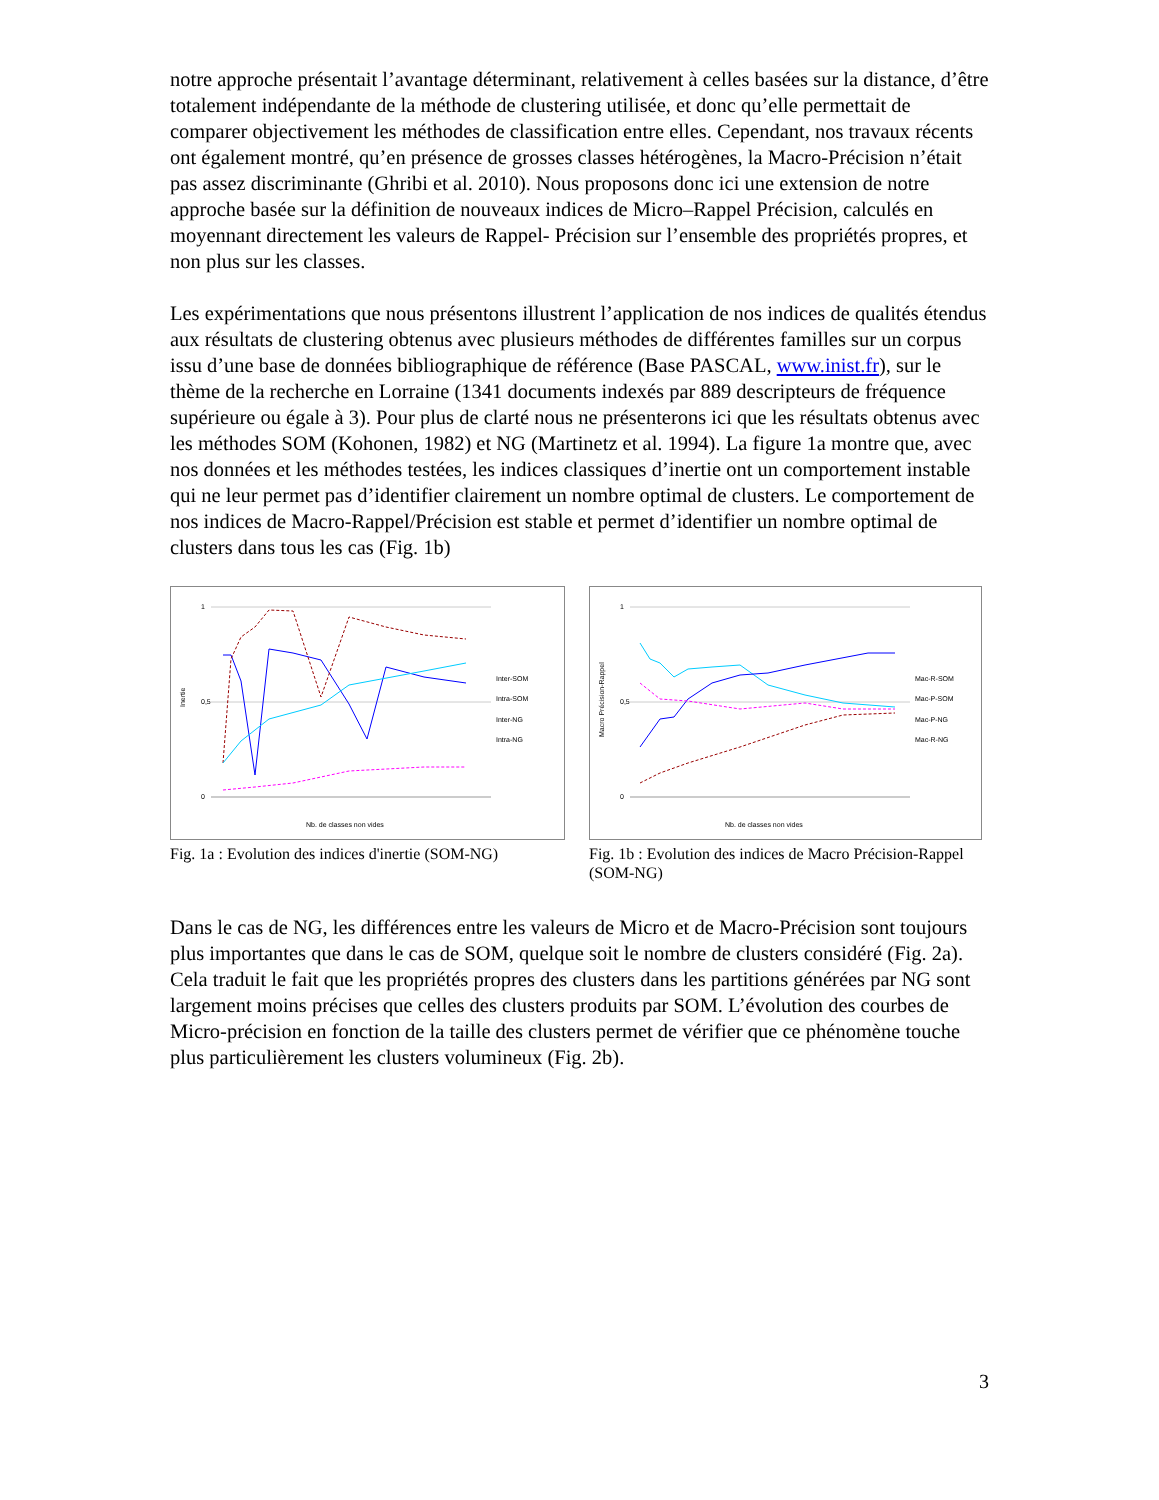notre approche présentait l’avantage déterminant, relativement à celles basées sur la distance, d’être totalement indépendante de la méthode de clustering utilisée, et donc qu’elle permettait de comparer objectivement les méthodes de classification entre elles. Cependant, nos travaux récents ont également montré, qu’en présence de grosses classes hétérogènes, la Macro-Précision n’était pas assez discriminante (Ghribi et al. 2010). Nous proposons donc ici une extension de notre approche basée sur la définition de nouveaux indices de Micro–Rappel Précision, calculés en moyennant directement les valeurs de Rappel- Précision sur l’ensemble des propriétés propres, et non plus sur les classes.
Les expérimentations que nous présentons illustrent l’application de nos indices de qualités étendus aux résultats de clustering obtenus avec plusieurs méthodes de différentes familles sur un corpus issu d’une base de données bibliographique de référence (Base PASCAL, www.inist.fr), sur le thème de la recherche en Lorraine (1341 documents indexés par 889 descripteurs de fréquence supérieure ou égale à 3). Pour plus de clarté nous ne présenterons ici que les résultats obtenus avec les méthodes SOM (Kohonen, 1982) et NG (Martinetz et al. 1994). La figure 1a montre que, avec nos données et les méthodes testées, les indices classiques d’inertie ont un comportement instable qui ne leur permet pas d’identifier clairement un nombre optimal de clusters. Le comportement de nos indices de Macro-Rappel/Précision est stable et permet d’identifier un nombre optimal de clusters dans tous les cas (Fig. 1b)
0
0,5
1
Inertie
Nb. de classes non vides
Inter-SOM
Intra-SOM
Inter-NG
Intra-NG
Fig. 1a : Evolution des indices d'inertie (SOM-NG)
0
0,5
1
Macro Précision-Rappel
Nb. de classes non vides
Mac-R-SOM
Mac-P-SOM
Mac-P-NG
Mac-R-NG
Fig. 1b : Evolution des indices de Macro Précision-Rappel (SOM-NG)
Dans le cas de NG, les différences entre les valeurs de Micro et de Macro-Précision sont toujours plus importantes que dans le cas de SOM, quelque soit le nombre de clusters considéré (Fig. 2a). Cela traduit le fait que les propriétés propres des clusters dans les partitions générées par NG sont largement moins précises que celles des clusters produits par SOM. L’évolution des courbes de Micro-précision en fonction de la taille des clusters permet de vérifier que ce phénomène touche plus particulièrement les clusters volumineux (Fig. 2b).
3